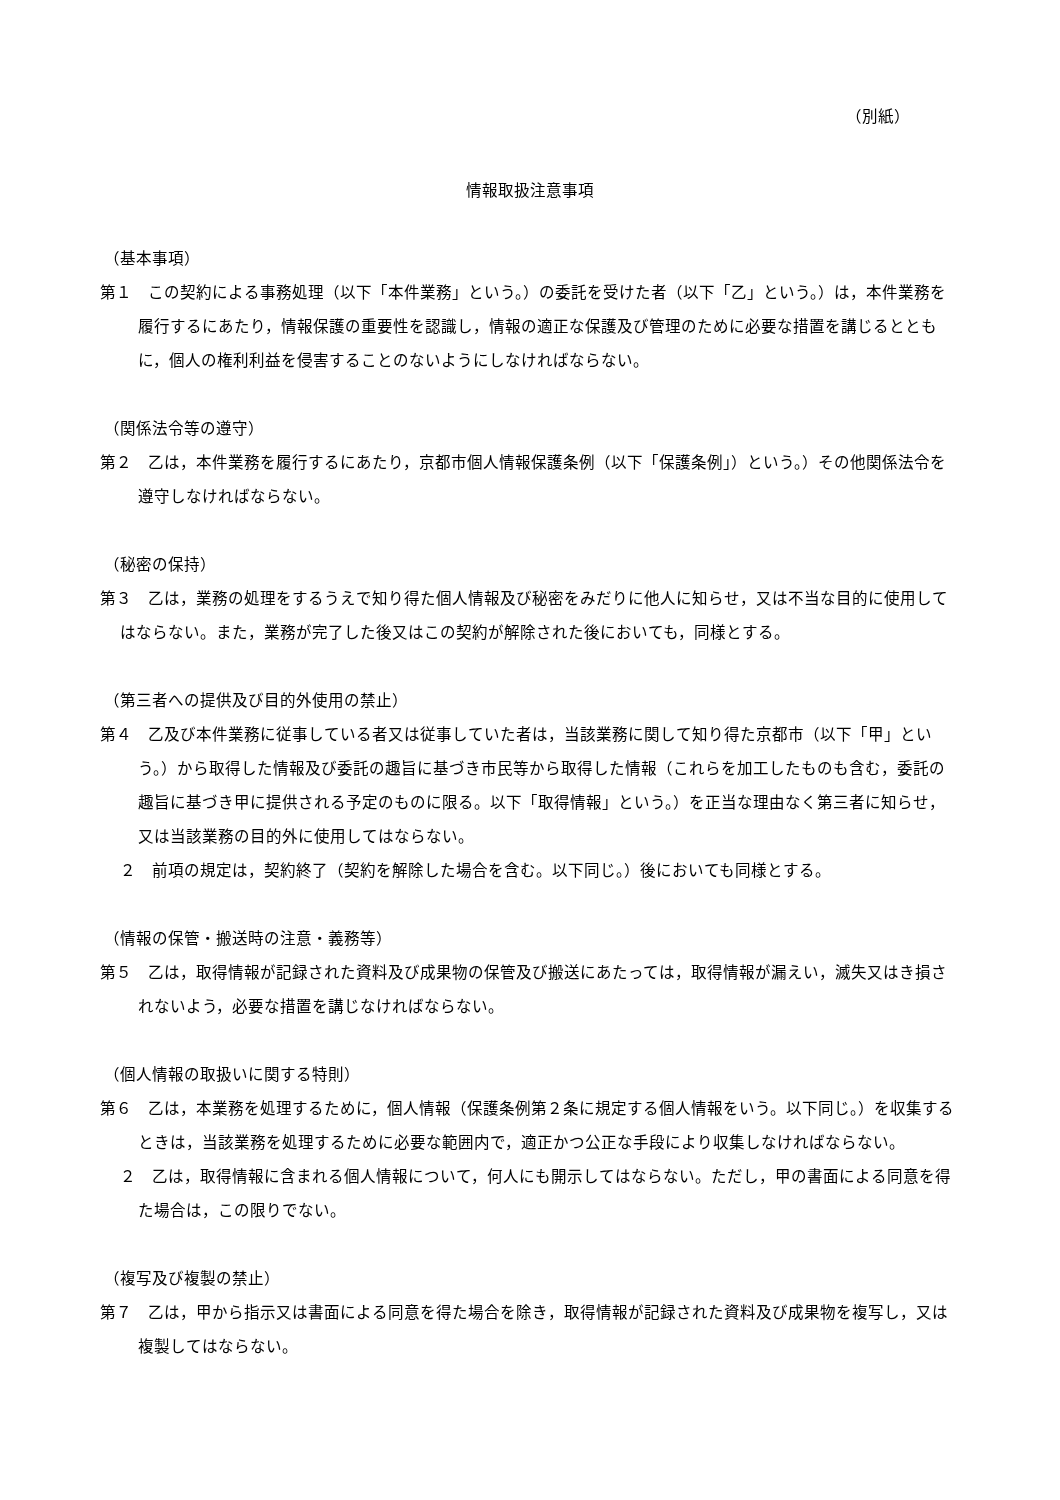（別紙）
情報取扱注意事項
（基本事項）
第１　この契約による事務処理（以下「本件業務」という。）の委託を受けた者（以下「乙」という。）は，本件業務を履行するにあたり，情報保護の重要性を認識し，情報の適正な保護及び管理のために必要な措置を講じるとともに，個人の権利利益を侵害することのないようにしなければならない。
（関係法令等の遵守）
第２　乙は，本件業務を履行するにあたり，京都市個人情報保護条例（以下「保護条例」）という。）その他関係法令を遵守しなければならない。
（秘密の保持）
第３　乙は，業務の処理をするうえで知り得た個人情報及び秘密をみだりに他人に知らせ，又は不当な目的に使用してはならない。また，業務が完了した後又はこの契約が解除された後においても，同様とする。
（第三者への提供及び目的外使用の禁止）
第４　乙及び本件業務に従事している者又は従事していた者は，当該業務に関して知り得た京都市（以下「甲」という。）から取得した情報及び委託の趣旨に基づき市民等から取得した情報（これらを加工したものも含む，委託の趣旨に基づき甲に提供される予定のものに限る。以下「取得情報」という。）を正当な理由なく第三者に知らせ，又は当該業務の目的外に使用してはならない。
２　前項の規定は，契約終了（契約を解除した場合を含む。以下同じ。）後においても同様とする。
（情報の保管・搬送時の注意・義務等）
第５　乙は，取得情報が記録された資料及び成果物の保管及び搬送にあたっては，取得情報が漏えい，滅失又はき損されないよう，必要な措置を講じなければならない。
（個人情報の取扱いに関する特則）
第６　乙は，本業務を処理するために，個人情報（保護条例第２条に規定する個人情報をいう。以下同じ。）を収集するときは，当該業務を処理するために必要な範囲内で，適正かつ公正な手段により収集しなければならない。
２　乙は，取得情報に含まれる個人情報について，何人にも開示してはならない。ただし，甲の書面による同意を得た場合は，この限りでない。
（複写及び複製の禁止）
第７　乙は，甲から指示又は書面による同意を得た場合を除き，取得情報が記録された資料及び成果物を複写し，又は複製してはならない。